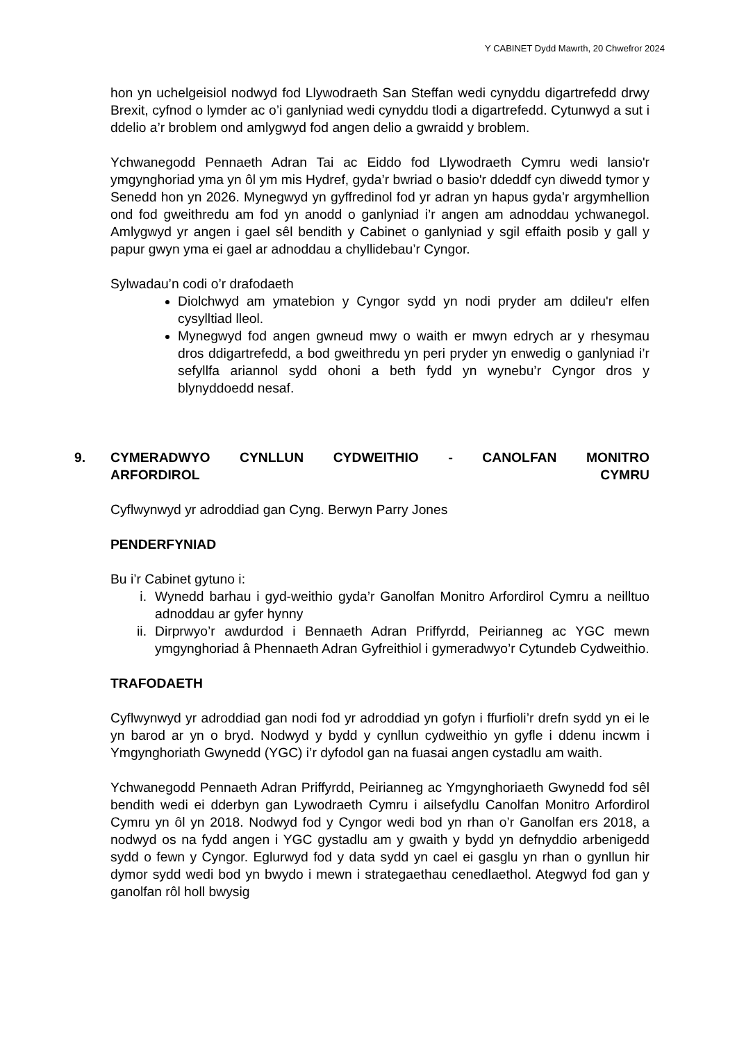Y CABINET Dydd Mawrth, 20 Chwefror 2024
hon yn uchelgeisiol nodwyd fod Llywodraeth San Steffan wedi cynyddu digartrefedd drwy Brexit, cyfnod o lymder ac o’i ganlyniad wedi cynyddu tlodi a digartrefedd. Cytunwyd a sut i ddelio a’r broblem ond amlygwyd fod angen delio a gwraidd y broblem.
Ychwanegodd Pennaeth Adran Tai ac Eiddo fod Llywodraeth Cymru wedi lansio'r ymgynghoriad yma yn ôl ym mis Hydref, gyda’r bwriad o basio'r ddeddf cyn diwedd tymor y Senedd hon yn 2026. Mynegwyd yn gyffredinol fod yr adran yn hapus gyda’r argymhellion ond fod gweithredu am fod yn anodd o ganlyniad i’r angen am adnoddau ychwanegol. Amlygwyd yr angen i gael sêl bendith y Cabinet o ganlyniad y sgil effaith posib y gall y papur gwyn yma ei gael ar adnoddau a chyllidebau’r Cyngor.
Sylwadau’n codi o’r drafodaeth
Diolchwyd am ymatebion y Cyngor sydd yn nodi pryder am ddileu'r elfen cysylltiad lleol.
Mynegwyd fod angen gwneud mwy o waith er mwyn edrych ar y rhesymau dros ddigartrefedd, a bod gweithredu yn peri pryder yn enwedig o ganlyniad i’r sefyllfa ariannol sydd ohoni a beth fydd yn wynebu’r Cyngor dros y blynyddoedd nesaf.
9.
CYMERADWYO CYNLLUN CYDWEITHIO - CANOLFAN MONITRO
ARFORDIROL CYMRU
Cyflwynwyd yr adroddiad gan Cyng. Berwyn Parry Jones
PENDERFYNIAD
Bu i’r Cabinet gytuno i:
i. Wynedd barhau i gyd-weithio gyda’r Ganolfan Monitro Arfordirol Cymru a neilltuo adnoddau ar gyfer hynny
ii. Dirprwyo’r awdurdod i Bennaeth Adran Priffyrdd, Peirianneg ac YGC mewn ymgynghoriad â Phennaeth Adran Gyfreithiol i gymeradwyo’r Cytundeb Cydweithio.
TRAFODAETH
Cyflwynwyd yr adroddiad gan nodi fod yr adroddiad yn gofyn i ffurfioli’r drefn sydd yn ei le yn barod ar yn o bryd. Nodwyd y bydd y cynllun cydweithio yn gyfle i ddenu incwm i Ymgynghoriath Gwynedd (YGC) i’r dyfodol gan na fuasai angen cystadlu am waith.
Ychwanegodd Pennaeth Adran Priffyrdd, Peirianneg ac Ymgynghoriaeth Gwynedd fod sêl bendith wedi ei dderbyn gan Lywodraeth Cymru i ailsefydlu Canolfan Monitro Arfordirol Cymru yn ôl yn 2018. Nodwyd fod y Cyngor wedi bod yn rhan o’r Ganolfan ers 2018, a nodwyd os na fydd angen i YGC gystadlu am y gwaith y bydd yn defnyddio arbenigedd sydd o fewn y Cyngor. Eglurwyd fod y data sydd yn cael ei gasglu yn rhan o gynllun hir dymor sydd wedi bod yn bwydo i mewn i strategaethau cenedlaethol. Ategwyd fod gan y ganolfan rôl holl bwysig